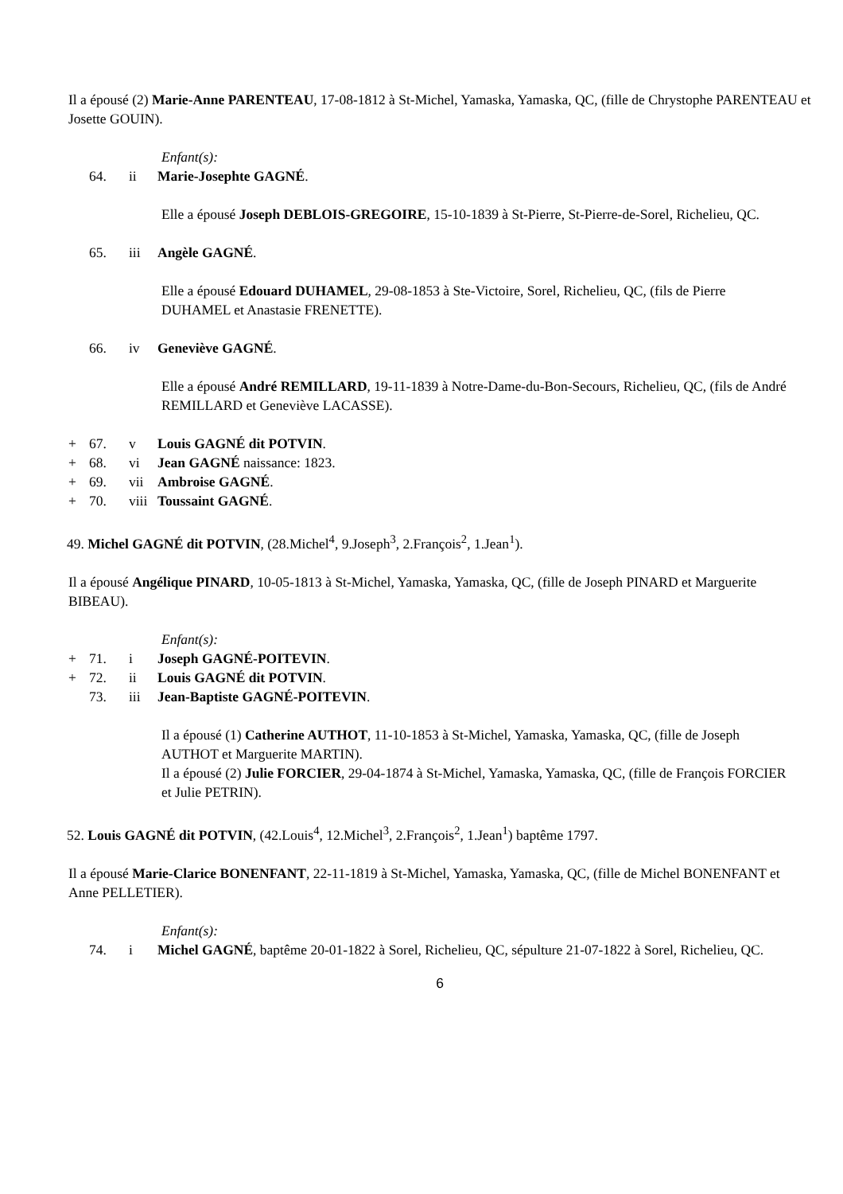Il a épousé (2) Marie-Anne PARENTEAU, 17-08-1812 à St-Michel, Yamaska, Yamaska, QC, (fille de Chrystophe PARENTEAU et Josette GOUIN).
Enfant(s):
64. ii Marie-Josephte GAGNÉ.
Elle a épousé Joseph DEBLOIS-GREGOIRE, 15-10-1839 à St-Pierre, St-Pierre-de-Sorel, Richelieu, QC.
65. iii Angèle GAGNÉ.
Elle a épousé Edouard DUHAMEL, 29-08-1853 à Ste-Victoire, Sorel, Richelieu, QC, (fils de Pierre DUHAMEL et Anastasie FRENETTE).
66. iv Geneviève GAGNÉ.
Elle a épousé André REMILLARD, 19-11-1839 à Notre-Dame-du-Bon-Secours, Richelieu, QC, (fils de André REMILLARD et Geneviève LACASSE).
+ 67. v Louis GAGNÉ dit POTVIN.
+ 68. vi Jean GAGNÉ naissance: 1823.
+ 69. vii Ambroise GAGNÉ.
+ 70. viii Toussaint GAGNÉ.
49. Michel GAGNÉ dit POTVIN, (28.Michel<sup>4</sup>, 9.Joseph<sup>3</sup>, 2.François<sup>2</sup>, 1.Jean<sup>1</sup>).
Il a épousé Angélique PINARD, 10-05-1813 à St-Michel, Yamaska, Yamaska, QC, (fille de Joseph PINARD et Marguerite BIBEAU).
Enfant(s):
+ 71. i Joseph GAGNÉ-POITEVIN.
+ 72. ii Louis GAGNÉ dit POTVIN.
73. iii Jean-Baptiste GAGNÉ-POITEVIN.
Il a épousé (1) Catherine AUTHOT, 11-10-1853 à St-Michel, Yamaska, Yamaska, QC, (fille de Joseph AUTHOT et Marguerite MARTIN).
Il a épousé (2) Julie FORCIER, 29-04-1874 à St-Michel, Yamaska, Yamaska, QC, (fille de François FORCIER et Julie PETRIN).
52. Louis GAGNÉ dit POTVIN, (42.Louis<sup>4</sup>, 12.Michel<sup>3</sup>, 2.François<sup>2</sup>, 1.Jean<sup>1</sup>) baptême 1797.
Il a épousé Marie-Clarice BONENFANT, 22-11-1819 à St-Michel, Yamaska, Yamaska, QC, (fille de Michel BONENFANT et Anne PELLETIER).
Enfant(s):
74. i Michel GAGNÉ, baptême 20-01-1822 à Sorel, Richelieu, QC, sépulture 21-07-1822 à Sorel, Richelieu, QC.
6